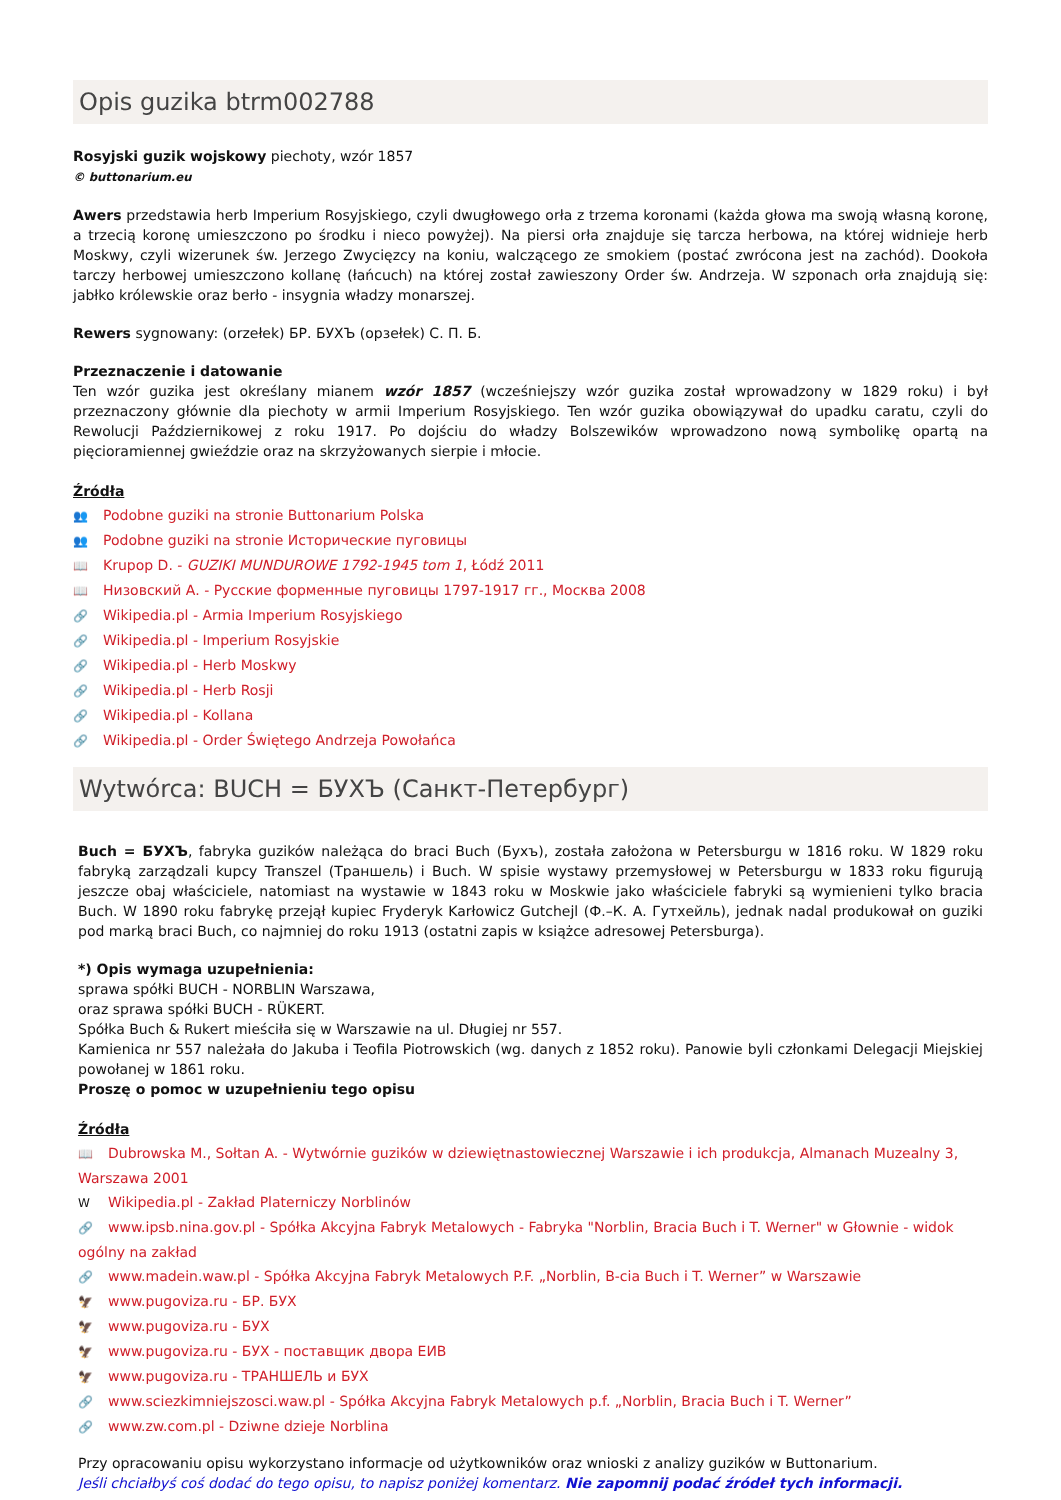Opis guzika btrm002788
Rosyjski guzik wojskowy piechoty, wzór 1857
© buttonarium.eu
Awers przedstawia herb Imperium Rosyjskiego, czyli dwugłowego orła z trzema koronami (każda głowa ma swoją własną koronę, a trzecią koronę umieszczono po środku i nieco powyżej). Na piersi orła znajduje się tarcza herbowa, na której widnieje herb Moskwy, czyli wizerunek św. Jerzego Zwycięzcy na koniu, walczącego ze smokiem (postać zwrócona jest na zachód). Dookoła tarczy herbowej umieszczono kollanę (łańcuch) na której został zawieszony Order św. Andrzeja. W szponach orła znajdują się: jabłko królewskie oraz berło - insygnia władzy monarszej.
Rewers sygnowany: (orzełek) БР. БУХЪ (орзełek) С. П. Б.
Przeznaczenie i datowanie
Ten wzór guzika jest określany mianem wzór 1857 (wcześniejszy wzór guzika został wprowadzony w 1829 roku) i był przeznaczony głównie dla piechoty w armii Imperium Rosyjskiego. Ten wzór guzika obowiązywał do upadku caratu, czyli do Rewolucji Październikowej z roku 1917. Po dojściu do władzy Bolszewików wprowadzono nową symbolikę opartą na pięcioramiennej gwieździe oraz na skrzyżowanych sierpie i młocie.
Źródła
👥 Podobne guziki na stronie Buttonarium Polska
👥 Podobne guziki na stronie Исторические пуговицы
📖 Krupop D. - GUZIKI MUNDUROWE 1792-1945 tom 1, Łódź 2011
📖 Низовский А. - Русские форменные пуговицы 1797-1917 гг., Москва 2008
🔗 Wikipedia.pl - Armia Imperium Rosyjskiego
🔗 Wikipedia.pl - Imperium Rosyjskie
🔗 Wikipedia.pl - Herb Moskwy
🔗 Wikipedia.pl - Herb Rosji
🔗 Wikipedia.pl - Kollana
🔗 Wikipedia.pl - Order Świętego Andrzeja Powołańca
Wytwórca: BUCH = БУХЪ (Санкт-Петербург)
Buch = БУХЪ, fabryka guzików należąca do braci Buch (Бухъ), została założona w Petersburgu w 1816 roku. W 1829 roku fabryką zarządzali kupcy Transzel (Траншель) i Buch. W spisie wystawy przemysłowej w Petersburgu w 1833 roku figurują jeszcze obaj właściciele, natomiast na wystawie w 1843 roku w Moskwie jako właściciele fabryki są wymienieni tylko bracia Buch. W 1890 roku fabrykę przejął kupiec Fryderyk Karłowicz Gutchejl (Ф.–К. А. Гутхейль), jednak nadal produkował on guziki pod marką braci Buch, co najmniej do roku 1913 (ostatni zapis w książce adresowej Petersburga).
*) Opis wymaga uzupełnienia:
sprawa spółki BUCH - NORBLIN Warszawa,
oraz sprawa spółki BUCH - RÜKERT.
Spółka Buch & Rukert mieściła się w Warszawie na ul. Długiej nr 557.
Kamienica nr 557 należała do Jakuba i Teofila Piotrowskich (wg. danych z 1852 roku). Panowie byli członkami Delegacji Miejskiej powołanej w 1861 roku.
Proszę o pomoc w uzupełnieniu tego opisu
Źródła
📖 Dubrowska M., Sołtan A. - Wytwórnie guzików w dziewiętnastowiecznej Warszawie i ich produkcja, Almanach Muzealny 3, Warszawa 2001
W Wikipedia.pl - Zakład Platerniczy Norblinów
🔗 www.ipsb.nina.gov.pl - Spółka Akcyjna Fabryk Metalowych - Fabryka "Norblin, Bracia Buch i T. Werner" w Głownie - widok ogólny na zakład
🔗 www.madein.waw.pl - Spółka Akcyjna Fabryk Metalowych P.F. „Norblin, B-cia Buch i T. Werner” w Warszawie
🦅 www.pugoviza.ru - БР. БУХ
🦅 www.pugoviza.ru - БУХ
🦅 www.pugoviza.ru - БУХ - поставщик двора ЕИВ
🦅 www.pugoviza.ru - ТРАНШЕЛЬ и БУХ
🔗 www.sciezkimniejszosci.waw.pl - Spółka Akcyjna Fabryk Metalowych p.f. „Norblin, Bracia Buch i T. Werner”
🔗 www.zw.com.pl - Dziwne dzieje Norblina
Przy opracowaniu opisu wykorzystano informacje od użytkowników oraz wnioski z analizy guzików w Buttonarium.
Jeśli chciałbyś coś dodać do tego opisu, to napisz poniżej komentarz. Nie zapomnij podać źródeł tych informacji.